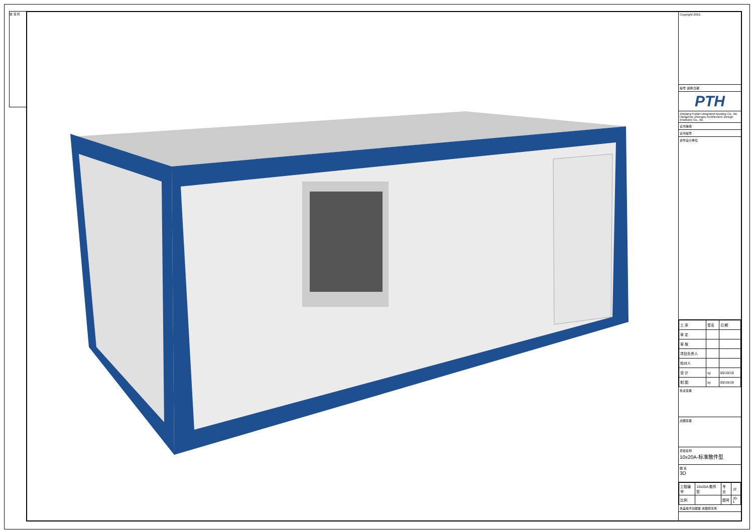会 签 栏
Copyright 2016.
编号 说明 日期
PTH
Zhejiang Putian integrated housing Co., ltd.
Hangzhou Zhongxu Architecture Design (Institute) Co., ltd.
证书等级
证书编号
合作设计单位
| 工 序 | 签名 | 日 期 |
| 审 定 | | |
| 审 核 | | |
| 项目负责人 | | |
| 校对人 | | |
| 设 计 | sy | 05/16/19 |
| 制 图 | sy | 05/16/19 |
执业签章
出图签章
项目名称
10x20A-标准散件型
图 名
3D
| 工程编号 | 10x20A-散件型 | 专 业 | JZ |
| 比例 | | 图号 | J0-1 |
未盖技术出图章 本图纸无效